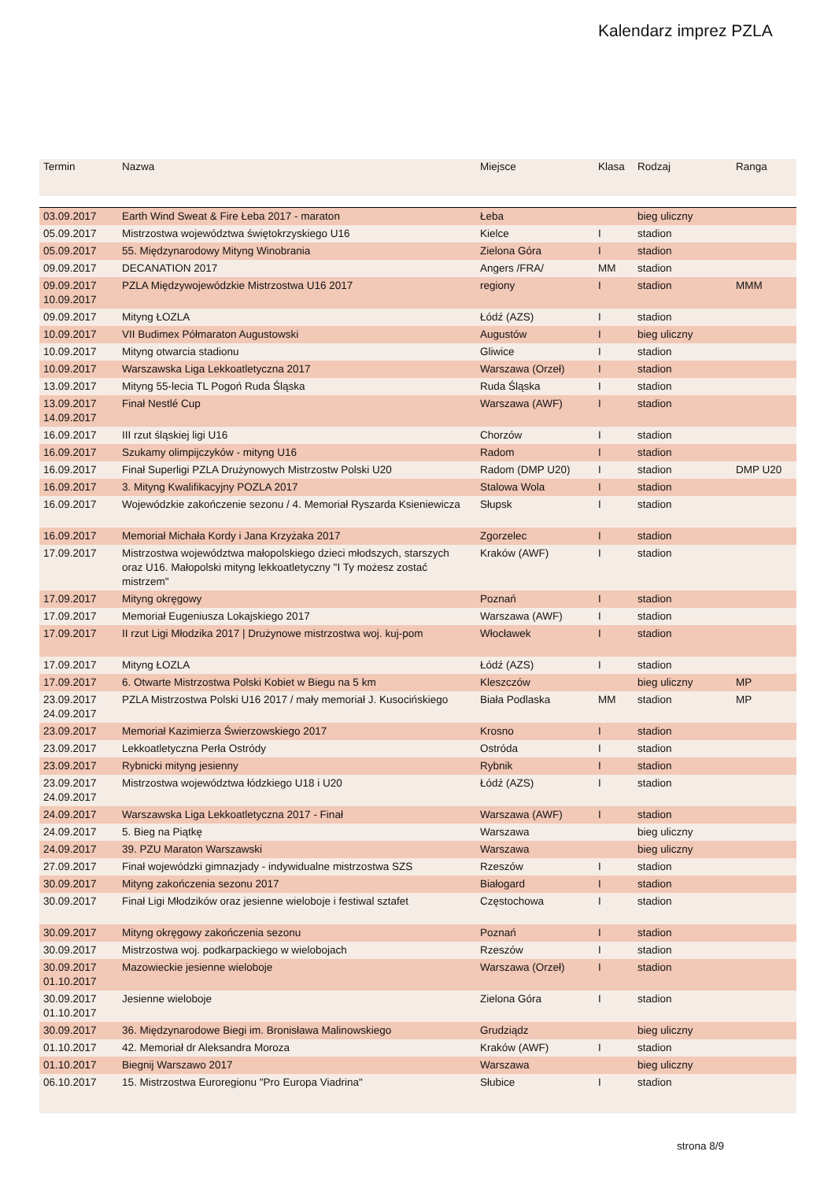Kalendarz imprez PZLA
| Termin | Nazwa | Miejsce | Klasa | Rodzaj | Ranga |
| --- | --- | --- | --- | --- | --- |
| 03.09.2017 | Earth Wind Sweat & Fire Łeba 2017 - maraton | Łeba | | bieg uliczny | |
| 05.09.2017 | Mistrzostwa województwa świętokrzyskiego U16 | Kielce | I | stadion | |
| 05.09.2017 | 55. Międzynarodowy Mityng Winobrania | Zielona Góra | I | stadion | |
| 09.09.2017 | DECANATION 2017 | Angers /FRA/ | MM | stadion | |
| 09.09.2017 10.09.2017 | PZLA Międzywojewódzkie Mistrzostwa U16 2017 | regiony | I | stadion | MMM |
| 09.09.2017 | Mityng ŁOZLA | Łódź (AZS) | I | stadion | |
| 10.09.2017 | VII Budimex Półmaraton Augustowski | Augustów | I | bieg uliczny | |
| 10.09.2017 | Mityng otwarcia stadionu | Gliwice | I | stadion | |
| 10.09.2017 | Warszawska Liga Lekkoatletyczna 2017 | Warszawa (Orzeł) | I | stadion | |
| 13.09.2017 | Mityng 55-lecia TL Pogoń Ruda Śląska | Ruda Śląska | I | stadion | |
| 13.09.2017 14.09.2017 | Finał Nestlé Cup | Warszawa (AWF) | I | stadion | |
| 16.09.2017 | III rzut śląskiej ligi U16 | Chorzów | I | stadion | |
| 16.09.2017 | Szukamy olimpijczyków - mityng U16 | Radom | I | stadion | |
| 16.09.2017 | Finał Superligi PZLA Drużynowych Mistrzostw Polski U20 | Radom (DMP U20) | I | stadion | DMP U20 |
| 16.09.2017 | 3. Mityng Kwalifikacyjny POZLA 2017 | Stalowa Wola | I | stadion | |
| 16.09.2017 | Wojewódzkie zakończenie sezonu / 4. Memoriał Ryszarda Ksieniewicza | Słupsk | I | stadion | |
| 16.09.2017 | Memoriał Michała Kordy i Jana Krzyżaka 2017 | Zgorzelec | I | stadion | |
| 17.09.2017 | Mistrzostwa województwa małopolskiego dzieci młodszych, starszych oraz U16. Małopolski mityng lekkoatletyczny "I Ty możesz zostać mistrzem" | Kraków (AWF) | I | stadion | |
| 17.09.2017 | Mityng okręgowy | Poznań | I | stadion | |
| 17.09.2017 | Memoriał Eugeniusza Lokajskiego 2017 | Warszawa (AWF) | I | stadion | |
| 17.09.2017 | II rzut Ligi Młodzika 2017 / Drużynowe mistrzostwa woj. kuj-pom | Włocławek | I | stadion | |
| 17.09.2017 | Mityng ŁOZLA | Łódź (AZS) | I | stadion | |
| 17.09.2017 | 6. Otwarte Mistrzostwa Polski Kobiet w Biegu na 5 km | Kleszczów | | bieg uliczny | MP |
| 23.09.2017 24.09.2017 | PZLA Mistrzostwa Polski U16 2017 / mały memoriał J. Kusocińskiego | Biała Podlaska | MM | stadion | MP |
| 23.09.2017 | Memoriał Kazimierza Świerzowskiego 2017 | Krosno | I | stadion | |
| 23.09.2017 | Lekkoatletyczna Perła Ostródy | Ostróda | I | stadion | |
| 23.09.2017 | Rybnicki mityng jesienny | Rybnik | I | stadion | |
| 23.09.2017 24.09.2017 | Mistrzostwa województwa łódzkiego U18 i U20 | Łódź (AZS) | I | stadion | |
| 24.09.2017 | Warszawska Liga Lekkoatletyczna 2017 - Finał | Warszawa (AWF) | I | stadion | |
| 24.09.2017 | 5. Bieg na Piątkę | Warszawa | | bieg uliczny | |
| 24.09.2017 | 39. PZU Maraton Warszawski | Warszawa | | bieg uliczny | |
| 27.09.2017 | Finał wojewódzki gimnazjady - indywidualne mistrzostwa SZS | Rzeszów | I | stadion | |
| 30.09.2017 | Mityng zakończenia sezonu 2017 | Białogard | I | stadion | |
| 30.09.2017 | Finał Ligi Młodzików oraz jesienne wieloboje i festiwal sztafet | Częstochowa | I | stadion | |
| 30.09.2017 | Mityng okręgowy zakończenia sezonu | Poznań | I | stadion | |
| 30.09.2017 | Mistrzostwa woj. podkarpackiego w wielobojach | Rzeszów | I | stadion | |
| 30.09.2017 01.10.2017 | Mazowieckie jesienne wieloboje | Warszawa (Orzeł) | I | stadion | |
| 30.09.2017 01.10.2017 | Jesienne wieloboje | Zielona Góra | I | stadion | |
| 30.09.2017 | 36. Międzynarodowe Biegi im. Bronisława Malinowskiego | Grudziądz | | bieg uliczny | |
| 01.10.2017 | 42. Memoriał dr Aleksandra Moroza | Kraków (AWF) | I | stadion | |
| 01.10.2017 | Biegnij Warszawo 2017 | Warszawa | | bieg uliczny | |
| 06.10.2017 | 15. Mistrzostwa Euroregionu "Pro Europa Viadrina" | Słubice | I | stadion | |
strona 8/9